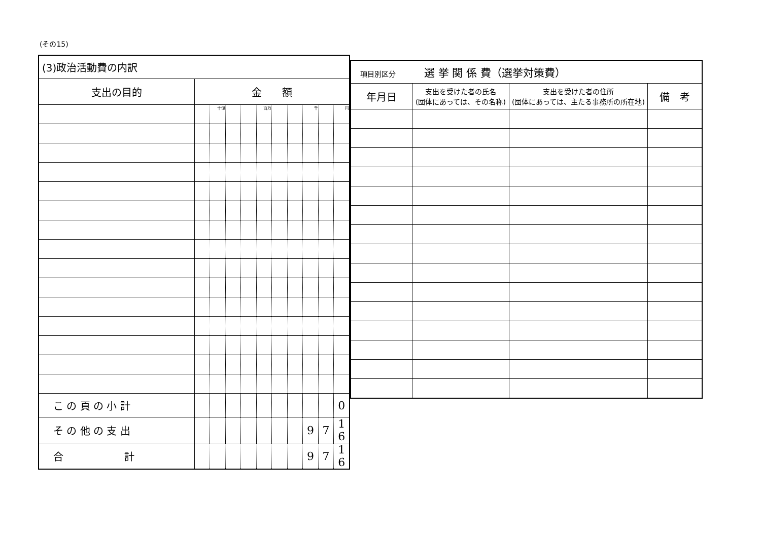(その15)
| (3)政治活動費の内訳 | | | | | | | | | | |
| 支出の目的 | 金 額 | | | | | | | | | |
| | | 十億 | | | 百万 | | | 千 | | 円 |
| こ の 頁 の 小 計 | | | | | | | | | | 0 |
| そ の 他 の 支 出 | | | | | | | | 9 | 7 | 1 6 |
| 合 計 | | | | | | | | 9 | 7 | 1 6 |
| 項目別区分 選 挙 関 係 費（選挙対策費） | | | |
| 年月日 | 支出を受けた者の氏名 (団体にあっては、その名称) | 支出を受けた者の住所 (団体にあっては、主たる事務所の所在地) | 備 考 |